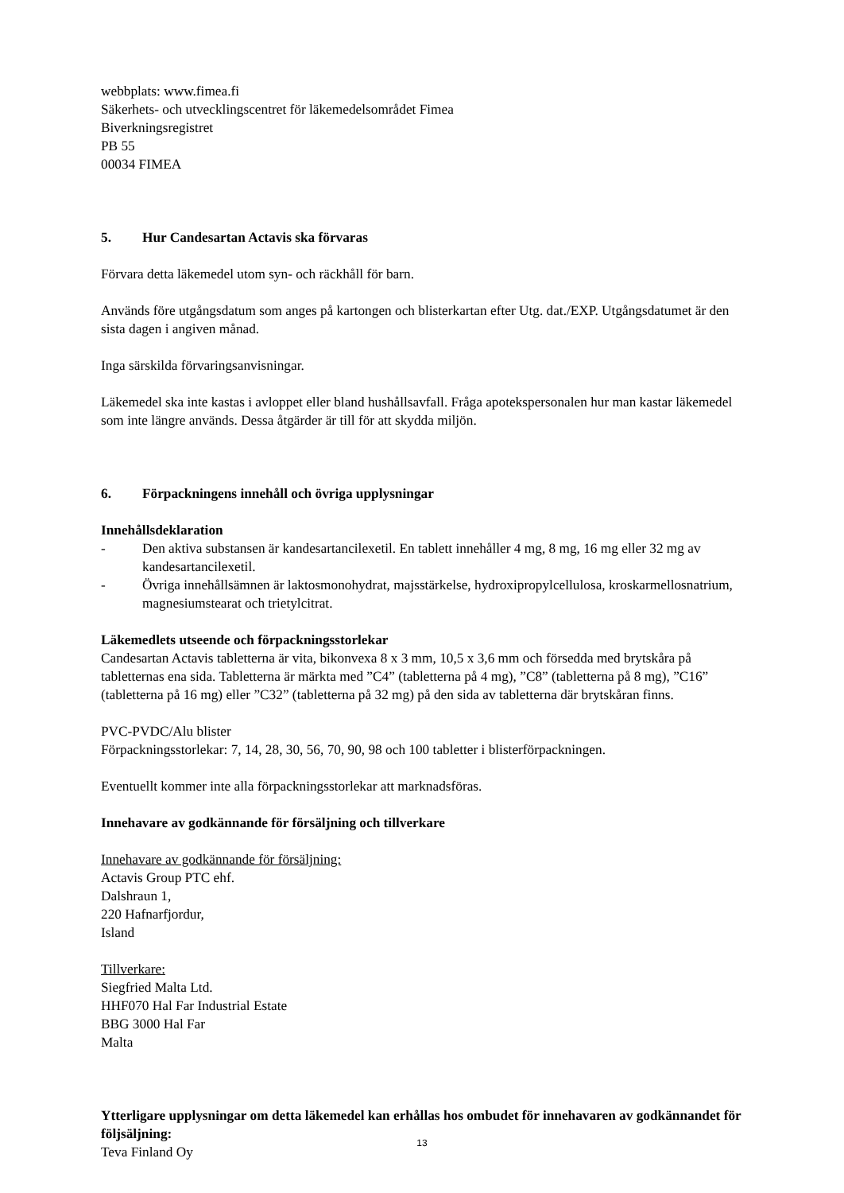webbplats: www.fimea.fi
Säkerhets- och utvecklingscentret för läkemedelsområdet Fimea
Biverkningsregistret
PB 55
00034 FIMEA
5. Hur Candesartan Actavis ska förvaras
Förvara detta läkemedel utom syn- och räckhåll för barn.
Används före utgångsdatum som anges på kartongen och blisterkartan efter Utg. dat./EXP. Utgångsdatumet är den sista dagen i angiven månad.
Inga särskilda förvaringsanvisningar.
Läkemedel ska inte kastas i avloppet eller bland hushållsavfall. Fråga apotekspersonalen hur man kastar läkemedel som inte längre används. Dessa åtgärder är till för att skydda miljön.
6. Förpackningens innehåll och övriga upplysningar
Innehållsdeklaration
- Den aktiva substansen är kandesartancilexetil. En tablett innehåller 4 mg, 8 mg, 16 mg eller 32 mg av kandesartancilexetil.
- Övriga innehållsämnen är laktosmonohydrat, majsstärkelse, hydroxipropylcellulosa, kroskarmellosnatrium, magnesiumstearat och trietylcitrat.
Läkemedlets utseende och förpackningsstorlekar
Candesartan Actavis tabletterna är vita, bikonvexa 8 x 3 mm, 10,5 x 3,6 mm och försedda med brytskåra på tabletternas ena sida. Tabletterna är märkta med ”C4” (tabletterna på 4 mg), ”C8” (tabletterna på 8 mg), ”C16” (tabletterna på 16 mg) eller ”C32” (tabletterna på 32 mg) på den sida av tabletterna där brytskåran finns.
PVC-PVDC/Alu blister
Förpackningsstorlekar: 7, 14, 28, 30, 56, 70, 90, 98 och 100 tabletter i blisterförpackningen.
Eventuellt kommer inte alla förpackningsstorlekar att marknadsföras.
Innehavare av godkännande för försäljning och tillverkare
Innehavare av godkännande för försäljning:
Actavis Group PTC ehf.
Dalshraun 1,
220 Hafnarfjordur,
Island
Tillverkare:
Siegfried Malta Ltd.
HHF070 Hal Far Industrial Estate
BBG 3000 Hal Far
Malta
Ytterligare upplysningar om detta läkemedel kan erhållas hos ombudet för innehavaren av godkännandet för följsäljning:
Teva Finland Oy
13